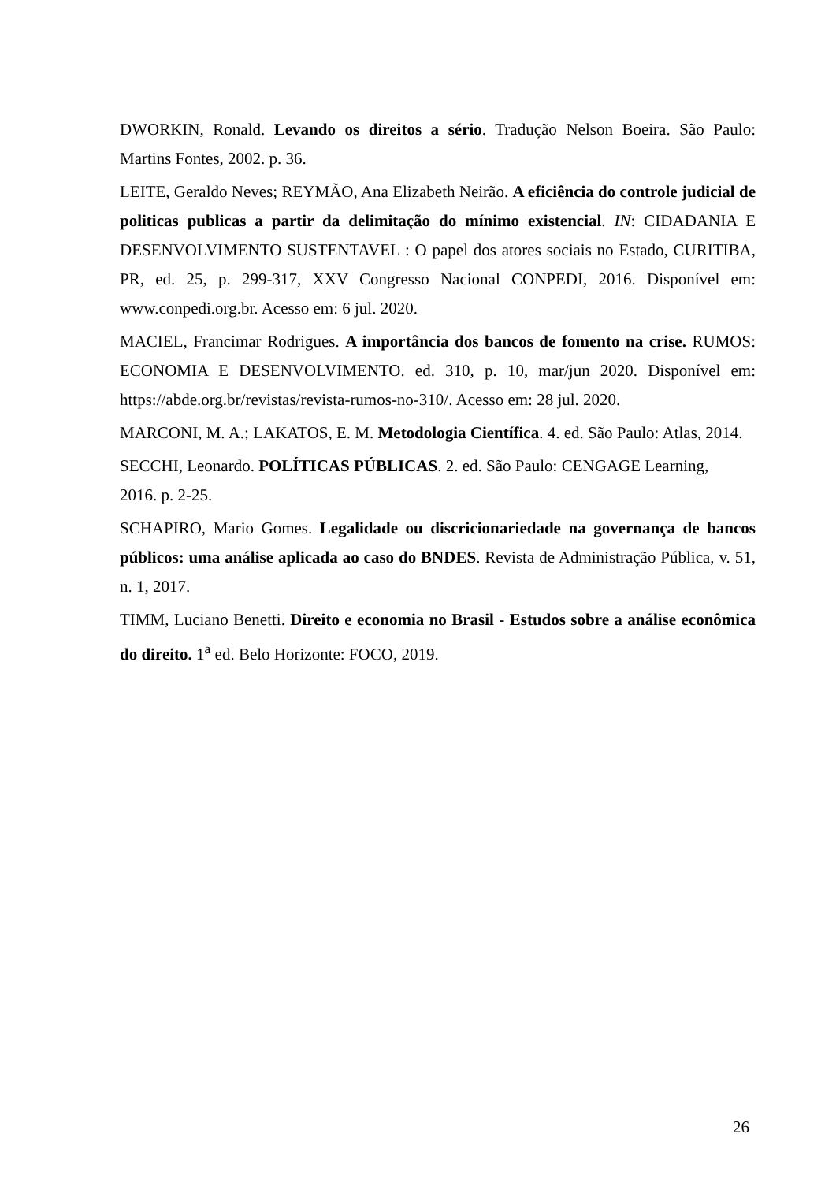DWORKIN, Ronald. Levando os direitos a sério. Tradução Nelson Boeira. São Paulo: Martins Fontes, 2002. p. 36.
LEITE, Geraldo Neves; REYMÃO, Ana Elizabeth Neirão. A eficiência do controle judicial de politicas publicas a partir da delimitação do mínimo existencial. IN: CIDADANIA E DESENVOLVIMENTO SUSTENTAVEL : O papel dos atores sociais no Estado, CURITIBA, PR, ed. 25, p. 299-317, XXV Congresso Nacional CONPEDI, 2016. Disponível em: www.conpedi.org.br. Acesso em: 6 jul. 2020.
MACIEL, Francimar Rodrigues. A importância dos bancos de fomento na crise. RUMOS: ECONOMIA E DESENVOLVIMENTO. ed. 310, p. 10, mar/jun 2020. Disponível em: https://abde.org.br/revistas/revista-rumos-no-310/. Acesso em: 28 jul. 2020.
MARCONI, M. A.; LAKATOS, E. M. Metodologia Científica. 4. ed. São Paulo: Atlas, 2014.
SECCHI, Leonardo. POLÍTICAS PÚBLICAS. 2. ed. São Paulo: CENGAGE Learning,
2016. p. 2-25.
SCHAPIRO, Mario Gomes. Legalidade ou discricionariedade na governança de bancos públicos: uma análise aplicada ao caso do BNDES. Revista de Administração Pública, v. 51, n. 1, 2017.
TIMM, Luciano Benetti. Direito e economia no Brasil - Estudos sobre a análise econômica do direito. 1<sup>a</sup> ed. Belo Horizonte: FOCO, 2019.
26